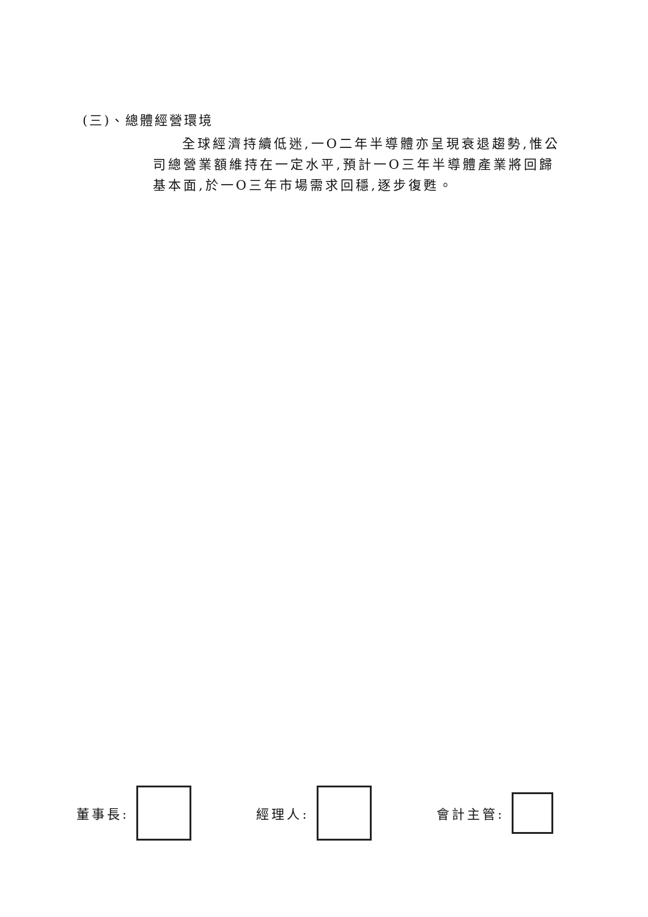(三)、總體經營環境
全球經濟持續低迷,一Ο二年半導體亦呈現衰退趨勢,惟公司總營業額維持在一定水平,預計一Ο三年半導體產業將回歸基本面,於一Ο三年市場需求回穩,逐步復甦。
董事長: 經理人: 會計主管: